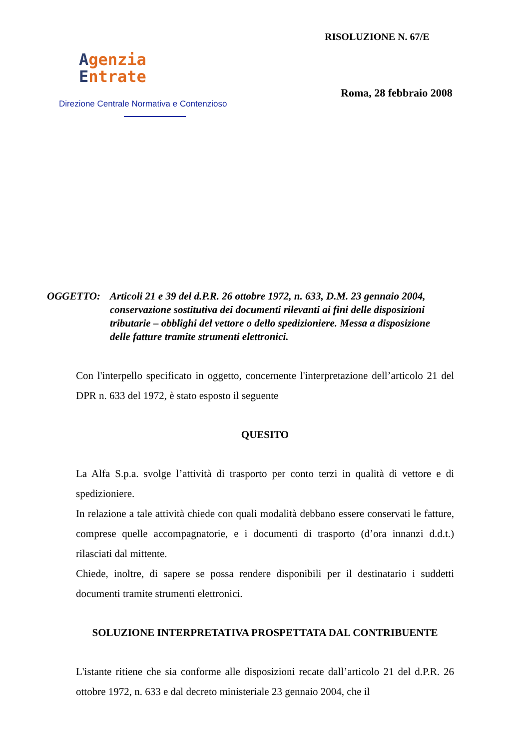Agenzia
Entrate
Direzione Centrale Normativa e Contenzioso
RISOLUZIONE N. 67/E
Roma, 28 febbraio 2008
OGGETTO: Articoli 21 e 39 del d.P.R. 26 ottobre 1972, n. 633, D.M. 23 gennaio 2004, conservazione sostitutiva dei documenti rilevanti ai fini delle disposizioni tributarie – obblighi del vettore o dello spedizioniere. Messa a disposizione delle fatture tramite strumenti elettronici.
Con l'interpello specificato in oggetto, concernente l'interpretazione dell’articolo 21 del DPR n. 633 del 1972, è stato esposto il seguente
QUESITO
La Alfa S.p.a. svolge l’attività di trasporto per conto terzi in qualità di vettore e di spedizioniere.
In relazione a tale attività chiede con quali modalità debbano essere conservati le fatture, comprese quelle accompagnatorie, e i documenti di trasporto (d’ora innanzi d.d.t.) rilasciati dal mittente.
Chiede, inoltre, di sapere se possa rendere disponibili per il destinatario i suddetti documenti tramite strumenti elettronici.
SOLUZIONE INTERPRETATIVA PROSPETTATA DAL CONTRIBUENTE
L'istante ritiene che sia conforme alle disposizioni recate dall’articolo 21 del d.P.R. 26 ottobre 1972, n. 633 e dal decreto ministeriale 23 gennaio 2004, che il